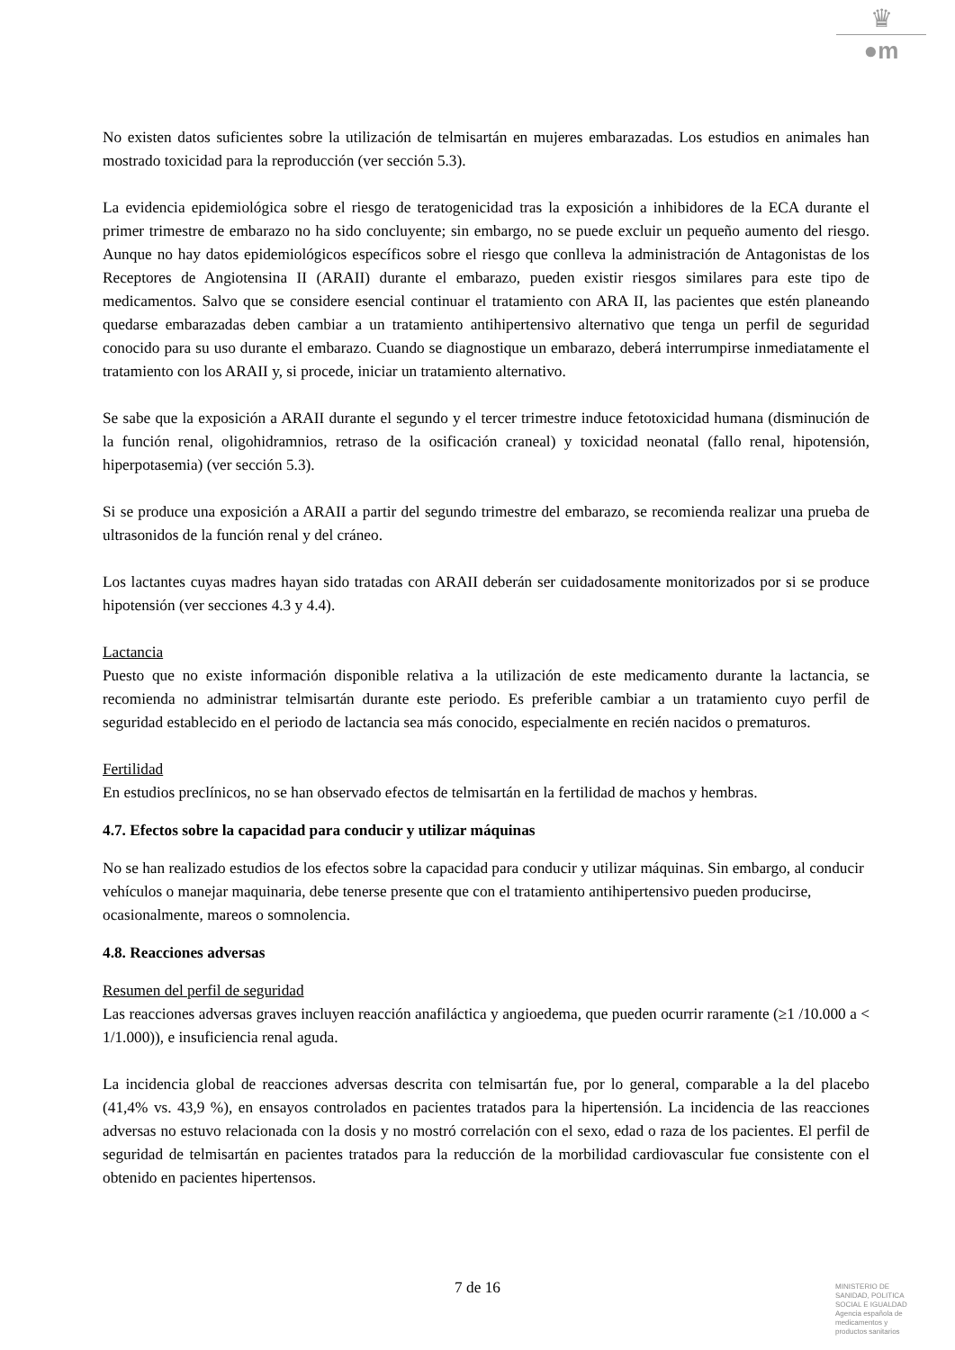♛
●m
No existen datos suficientes sobre la utilización de telmisartán en mujeres embarazadas. Los estudios en animales han mostrado toxicidad para la reproducción (ver sección 5.3).
La evidencia epidemiológica sobre el riesgo de teratogenicidad tras la exposición a inhibidores de la ECA durante el primer trimestre de embarazo no ha sido concluyente; sin embargo, no se puede excluir un pequeño aumento del riesgo. Aunque no hay datos epidemiológicos específicos sobre el riesgo que conlleva la administración de Antagonistas de los Receptores de Angiotensina II (ARAII) durante el embarazo, pueden existir riesgos similares para este tipo de medicamentos. Salvo que se considere esencial continuar el tratamiento con ARA II, las pacientes que estén planeando quedarse embarazadas deben cambiar a un tratamiento antihipertensivo alternativo que tenga un perfil de seguridad conocido para su uso durante el embarazo. Cuando se diagnostique un embarazo, deberá interrumpirse inmediatamente el tratamiento con los ARAII y, si procede, iniciar un tratamiento alternativo.
Se sabe que la exposición a ARAII durante el segundo y el tercer trimestre induce fetotoxicidad humana (disminución de la función renal, oligohidramnios, retraso de la osificación craneal) y toxicidad neonatal (fallo renal, hipotensión, hiperpotasemia) (ver sección 5.3).
Si se produce una exposición a ARAII a partir del segundo trimestre del embarazo, se recomienda realizar una prueba de ultrasonidos de la función renal y del cráneo.
Los lactantes cuyas madres hayan sido tratadas con ARAII deberán ser cuidadosamente monitorizados por si se produce hipotensión (ver secciones 4.3 y 4.4).
Lactancia
Puesto que no existe información disponible relativa a la utilización de este medicamento durante la lactancia, se recomienda no administrar telmisartán durante este periodo. Es preferible cambiar a un tratamiento cuyo perfil de seguridad establecido en el periodo de lactancia sea más conocido, especialmente en recién nacidos o prematuros.
Fertilidad
En estudios preclínicos, no se han observado efectos de telmisartán en la fertilidad de machos y hembras.
4.7. Efectos sobre la capacidad para conducir y utilizar máquinas
No se han realizado estudios de los efectos sobre la capacidad para conducir y utilizar máquinas. Sin embargo, al conducir vehículos o manejar maquinaria, debe tenerse presente que con el tratamiento antihipertensivo pueden producirse, ocasionalmente, mareos o somnolencia.
4.8. Reacciones adversas
Resumen del perfil de seguridad
Las reacciones adversas graves incluyen reacción anafiláctica y angioedema, que pueden ocurrir raramente (≥1 /10.000 a < 1/1.000)), e insuficiencia renal aguda.
La incidencia global de reacciones adversas descrita con telmisartán fue, por lo general, comparable a la del placebo (41,4% vs. 43,9 %), en ensayos controlados en pacientes tratados para la hipertensión. La incidencia de las reacciones adversas no estuvo relacionada con la dosis y no mostró correlación con el sexo, edad o raza de los pacientes. El perfil de seguridad de telmisartán en pacientes tratados para la reducción de la morbilidad cardiovascular fue consistente con el obtenido en pacientes hipertensos.
7 de 16
MINISTERIO DE
SANIDAD, POLITICA
SOCIAL E IGUALDAD
Agencia española de
medicamentos y
productos sanitarios